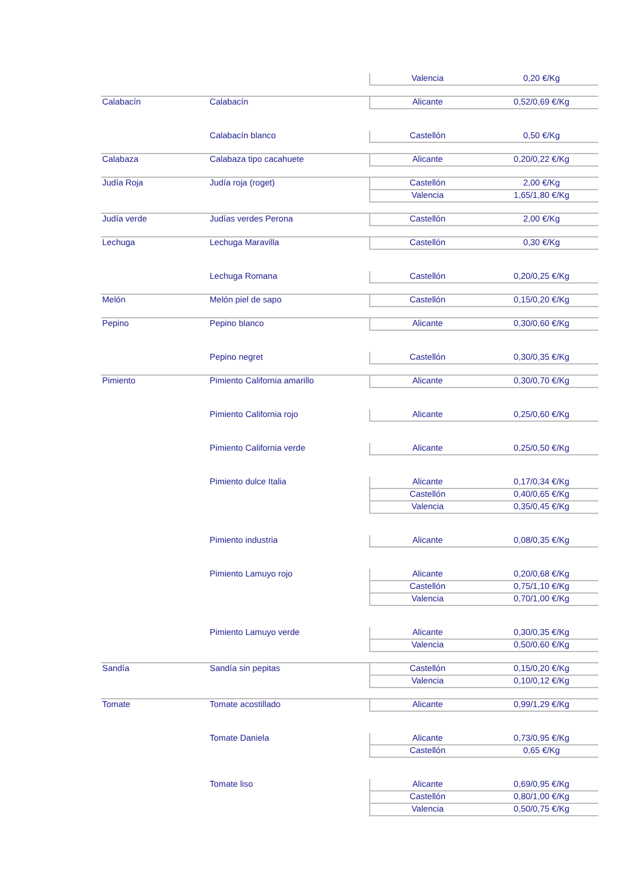| | | Valencia | 0,20 €/Kg |
| Calabacín | Calabacín | Alicante | 0,52/0,69 €/Kg |
| | Calabacín blanco | Castellón | 0,50 €/Kg |
| Calabaza | Calabaza tipo cacahuete | Alicante | 0,20/0,22 €/Kg |
| Judía Roja | Judía roja (roget) | Castellón | 2,00 €/Kg |
| | | Valencia | 1,65/1,80 €/Kg |
| Judía verde | Judías verdes Perona | Castellón | 2,00 €/Kg |
| Lechuga | Lechuga Maravilla | Castellón | 0,30 €/Kg |
| | Lechuga Romana | Castellón | 0,20/0,25 €/Kg |
| Melón | Melón piel de sapo | Castellón | 0,15/0,20 €/Kg |
| Pepino | Pepino blanco | Alicante | 0,30/0,60 €/Kg |
| | Pepino negret | Castellón | 0,30/0,35 €/Kg |
| Pimiento | Pimiento California amarillo | Alicante | 0,30/0,70 €/Kg |
| | Pimiento California rojo | Alicante | 0,25/0,60 €/Kg |
| | Pimiento California verde | Alicante | 0,25/0,50 €/Kg |
| | Pimiento dulce Italia | Alicante | 0,17/0,34 €/Kg |
| | | Castellón | 0,40/0,65 €/Kg |
| | | Valencia | 0,35/0,45 €/Kg |
| | Pimiento industria | Alicante | 0,08/0,35 €/Kg |
| | Pimiento Lamuyo rojo | Alicante | 0,20/0,68 €/Kg |
| | | Castellón | 0,75/1,10 €/Kg |
| | | Valencia | 0,70/1,00 €/Kg |
| | Pimiento Lamuyo verde | Alicante | 0,30/0,35 €/Kg |
| | | Valencia | 0,50/0,60 €/Kg |
| Sandía | Sandía sin pepitas | Castellón | 0,15/0,20 €/Kg |
| | | Valencia | 0,10/0,12 €/Kg |
| Tomate | Tomate acostillado | Alicante | 0,99/1,29 €/Kg |
| | Tomate Daniela | Alicante | 0,73/0,95 €/Kg |
| | | Castellón | 0,65 €/Kg |
| | Tomate liso | Alicante | 0,69/0,95 €/Kg |
| | | Castellón | 0,80/1,00 €/Kg |
| | | Valencia | 0,50/0,75 €/Kg |